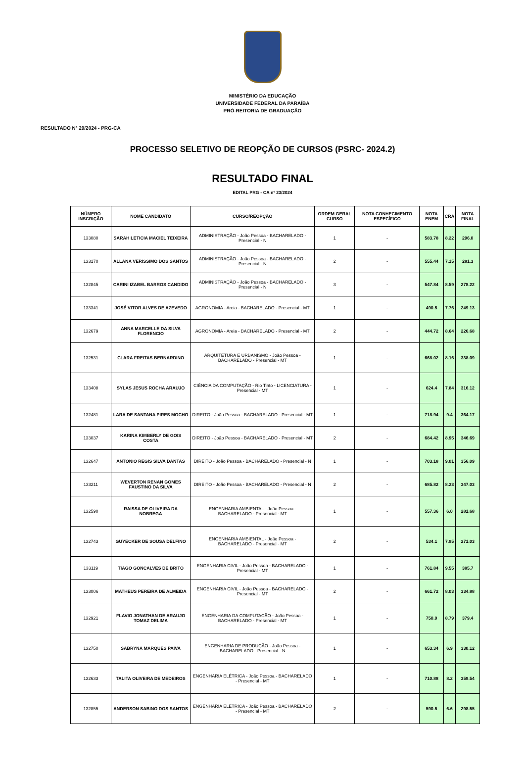MINISTÉRIO DA EDUCAÇÃO
UNIVERSIDADE FEDERAL DA PARAÍBA
PRÓ-REITORIA DE GRADUAÇÃO
RESULTADO Nº 29/2024 - PRG-CA
PROCESSO SELETIVO DE REOPÇÃO DE CURSOS (PSRC- 2024.2)
RESULTADO FINAL
EDITAL PRG - CA nº 23/2024
| NÚMERO INSCRIÇÃO | NOME CANDIDATO | CURSO/REOPÇÃO | ORDEM GERAL CURSO | NOTA CONHECIMENTO ESPECÍFICO | NOTA ENEM | CRA | NOTA FINAL |
| --- | --- | --- | --- | --- | --- | --- | --- |
| 133080 | SARAH LETICIA MACIEL TEIXEIRA | ADMINISTRAÇÃO - João Pessoa - BACHARELADO - Presencial - N | 1 | - | 583.78 | 8.22 | 296.0 |
| 133170 | ALLANA VERISSIMO DOS SANTOS | ADMINISTRAÇÃO - João Pessoa - BACHARELADO - Presencial - N | 2 | - | 555.44 | 7.15 | 281.3 |
| 132845 | CARINI IZABEL BARROS CANDIDO | ADMINISTRAÇÃO - João Pessoa - BACHARELADO - Presencial - N | 3 | - | 547.84 | 8.59 | 278.22 |
| 133341 | JOSÉ VITOR ALVES DE AZEVEDO | AGRONOMIA - Areia - BACHARELADO - Presencial - MT | 1 | - | 490.5 | 7.76 | 249.13 |
| 132679 | ANNA MARCELLE DA SILVA FLORENCIO | AGRONOMIA - Areia - BACHARELADO - Presencial - MT | 2 | - | 444.72 | 8.64 | 226.68 |
| 132531 | CLARA FREITAS BERNARDINO | ARQUITETURA E URBANISMO - João Pessoa - BACHARELADO - Presencial - MT | 1 | - | 668.02 | 8.16 | 338.09 |
| 133408 | SYLAS JESUS ROCHA ARAUJO | CIÊNCIA DA COMPUTAÇÃO - Rio Tinto - LICENCIATURA - Presencial - MT | 1 | - | 624.4 | 7.84 | 316.12 |
| 132481 | LARA DE SANTANA PIRES MOCHO | DIREITO - João Pessoa - BACHARELADO - Presencial - MT | 1 | - | 718.94 | 9.4 | 364.17 |
| 133037 | KARINA KIMBERLY DE GOIS COSTA | DIREITO - João Pessoa - BACHARELADO - Presencial - MT | 2 | - | 684.42 | 8.95 | 346.69 |
| 132647 | ANTONIO REGIS SILVA DANTAS | DIREITO - João Pessoa - BACHARELADO - Presencial - N | 1 | - | 703.18 | 9.01 | 356.09 |
| 133211 | WEVERTON RENAN GOMES FAUSTINO DA SILVA | DIREITO - João Pessoa - BACHARELADO - Presencial - N | 2 | - | 685.82 | 8.23 | 347.03 |
| 132590 | RAISSA DE OLIVEIRA DA NOBREGA | ENGENHARIA AMBIENTAL - João Pessoa - BACHARELADO - Presencial - MT | 1 | - | 557.36 | 6.0 | 281.68 |
| 132743 | GUYECKER DE SOUSA DELFINO | ENGENHARIA AMBIENTAL - João Pessoa - BACHARELADO - Presencial - MT | 2 | - | 534.1 | 7.95 | 271.03 |
| 133119 | TIAGO GONCALVES DE BRITO | ENGENHARIA CIVIL - João Pessoa - BACHARELADO - Presencial - MT | 1 | - | 761.84 | 9.55 | 385.7 |
| 133006 | MATHEUS PEREIRA DE ALMEIDA | ENGENHARIA CIVIL - João Pessoa - BACHARELADO - Presencial - MT | 2 | - | 661.72 | 8.03 | 334.88 |
| 132921 | FLAVIO JONATHAN DE ARAUJO TOMAZ DELIMA | ENGENHARIA DA COMPUTAÇÃO - João Pessoa - BACHARELADO - Presencial - MT | 1 | - | 750.0 | 8.79 | 379.4 |
| 132750 | SABRYNA MARQUES PAIVA | ENGENHARIA DE PRODUÇÃO - João Pessoa - BACHARELADO - Presencial - N | 1 | - | 653.34 | 6.9 | 330.12 |
| 132633 | TALITA OLIVEIRA DE MEDEIROS | ENGENHARIA ELÉTRICA - João Pessoa - BACHARELADO - Presencial - MT | 1 | - | 710.88 | 8.2 | 359.54 |
| 132855 | ANDERSON SABINO DOS SANTOS | ENGENHARIA ELÉTRICA - João Pessoa - BACHARELADO - Presencial - MT | 2 | - | 590.5 | 6.6 | 298.55 |